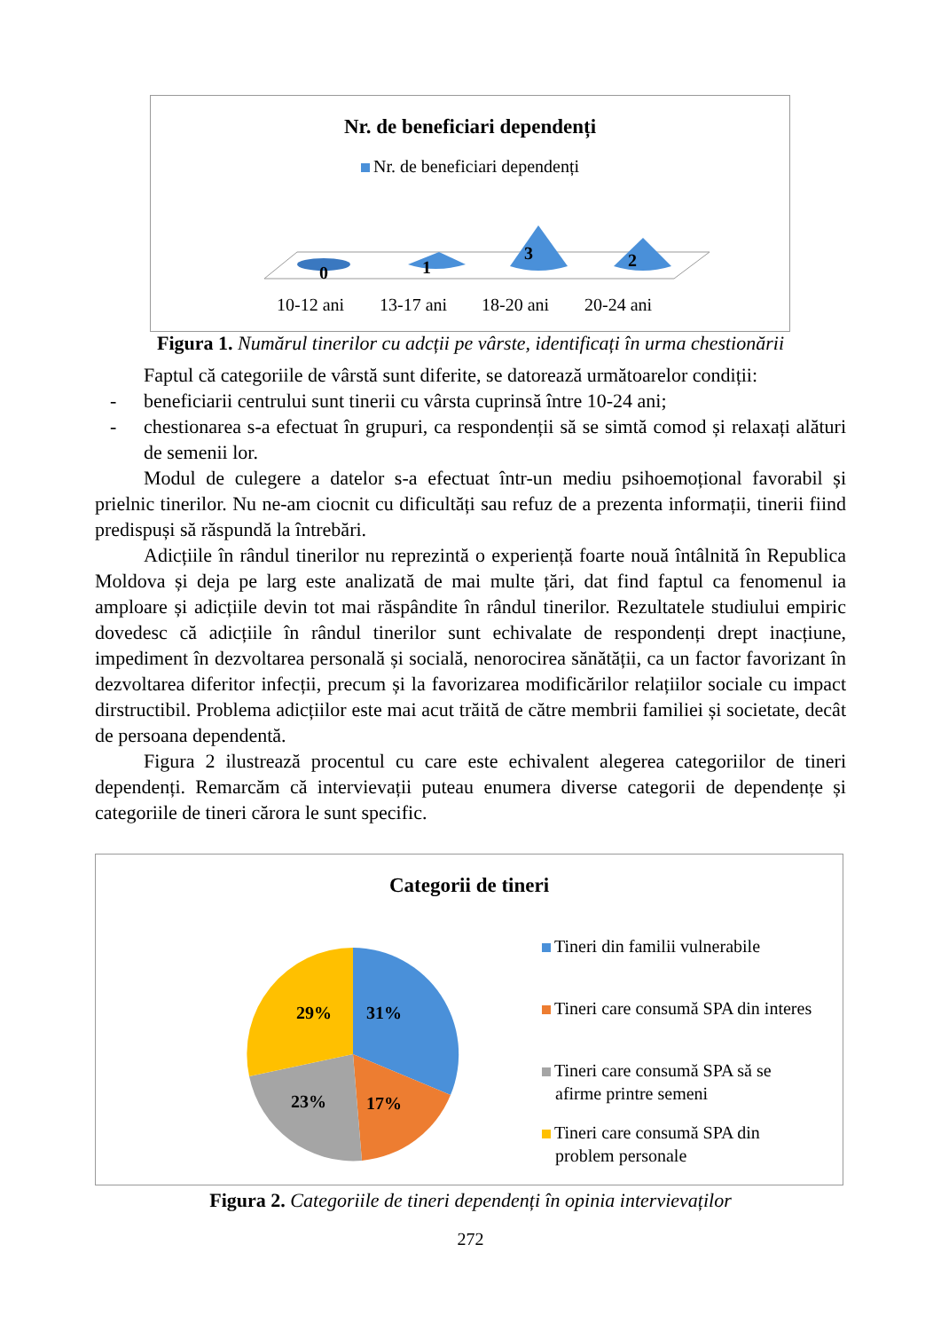Nr. de beneficiari dependenți
Nr. de beneficiari dependenți
0
1
3
2
10-12 ani
13-17 ani
18-20 ani
20-24 ani
Figura 1. Numărul tinerilor cu adcții pe vârste, identificați în urma chestionării
Faptul că categoriile de vârstă sunt diferite, se datorează următoarelor condiții:
- beneficiarii centrului sunt tinerii cu vârsta cuprinsă între 10-24 ani;
- chestionarea s-a efectuat în grupuri, ca respondenții să se simtă comod și relaxați alături de semenii lor.
Modul de culegere a datelor s-a efectuat într-un mediu psihoemoțional favorabil și prielnic tinerilor. Nu ne-am ciocnit cu dificultăți sau refuz de a prezenta informații, tinerii fiind predispuși să răspundă la întrebări.
Adicțiile în rândul tinerilor nu reprezintă o experiență foarte nouă întâlnită în Republica Moldova și deja pe larg este analizată de mai multe țări, dat find faptul ca fenomenul ia amploare și adicțiile devin tot mai răspândite în rândul tinerilor. Rezultatele studiului empiric dovedesc că adicțiile în rândul tinerilor sunt echivalate de respondenți drept inacțiune, impediment în dezvoltarea personală și socială, nenorocirea sănătății, ca un factor favorizant în dezvoltarea diferitor infecții, precum și la favorizarea modificărilor relațiilor sociale cu impact dirstructibil. Problema adicțiilor este mai acut trăită de către membrii familiei și societate, decât de persoana dependentă.
Figura 2 ilustrează procentul cu care este echivalent alegerea categoriilor de tineri dependenți. Remarcăm că intervievații puteau enumera diverse categorii de dependențe și categoriile de tineri cărora le sunt specific.
Categorii de tineri
31%
17%
23%
29%
Tineri din familii vulnerabile
Tineri care consumă SPA din interes
Tineri care consumă SPA să se
afirme printre semeni
Tineri care consumă SPA din
problem personale
Figura 2. Categoriile de tineri dependenți în opinia intervievaților
272